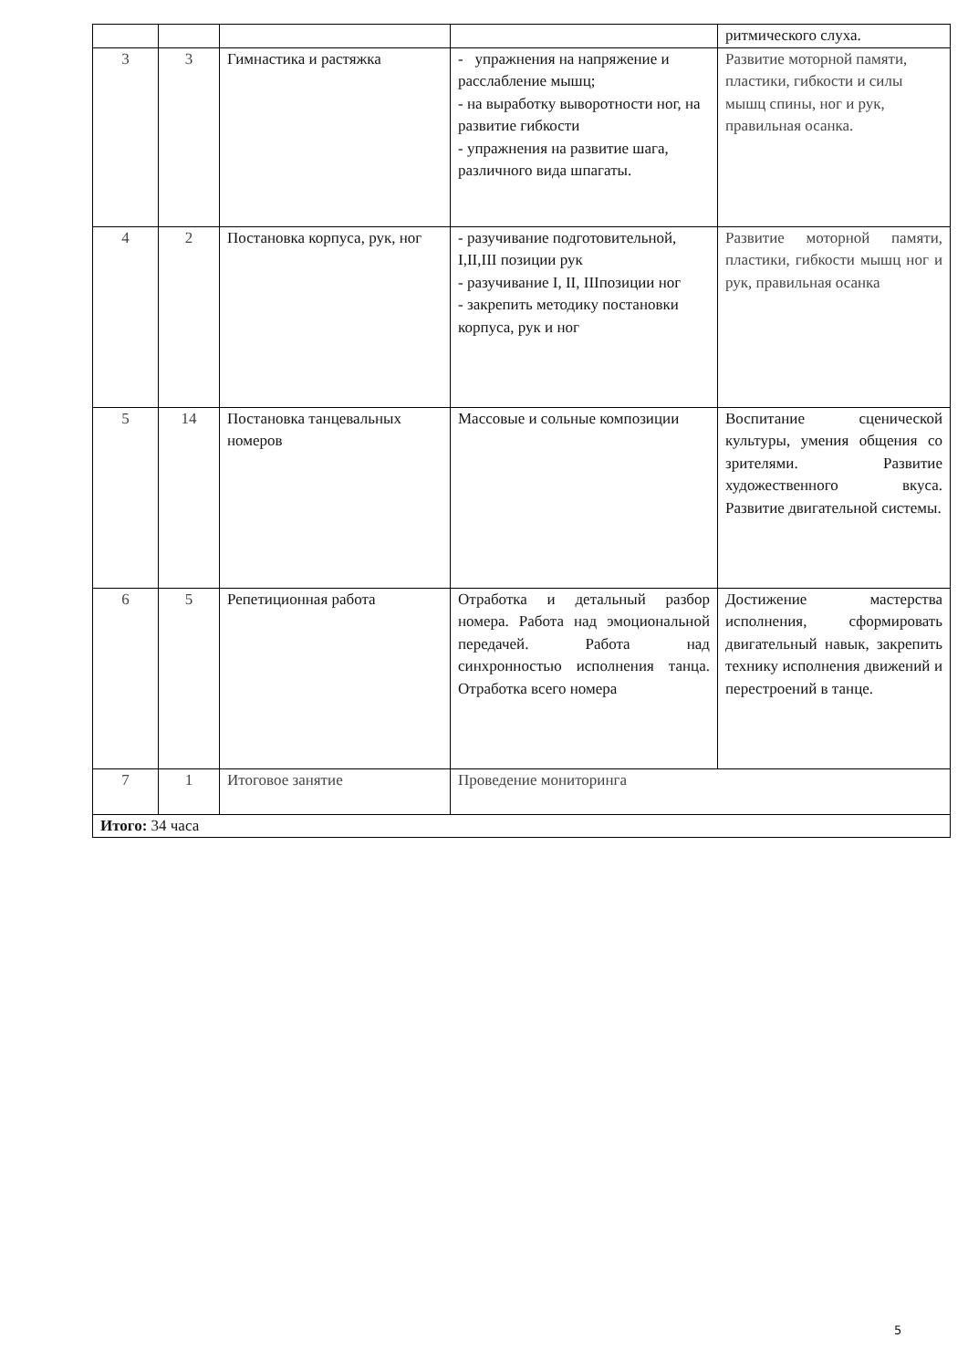| | | | | ритмического слуха. |
| 3 | 3 | Гимнастика и растяжка | - упражнения на напряжение и расслабление мышц; - на выработку выворотности ног, на развитие гибкости - упражнения на развитие шага, различного вида шпагаты. | Развитие моторной памяти, пластики, гибкости и силы мышц спины, ног и рук, правильная осанка. |
| 4 | 2 | Постановка корпуса, рук, ног | - разучивание подготовительной, I,II,III позиции рук - разучивание I, II, IIIпозиции ног - закрепить методику постановки корпуса, рук и ног | Развитие моторной памяти, пластики, гибкости мышц ног и рук, правильная осанка |
| 5 | 14 | Постановка танцевальных номеров | Массовые и сольные композиции | Воспитание сценической культуры, умения общения со зрителями. Развитие художественного вкуса. Развитие двигательной системы. |
| 6 | 5 | Репетиционная работа | Отработка и детальный разбор номера. Работа над эмоциональной передачей. Работа над синхронностью исполнения танца. Отработка всего номера | Достижение мастерства исполнения, сформировать двигательный навык, закрепить технику исполнения движений и перестроений в танце. |
| 7 | 1 | Итоговое занятие | Проведение мониторинга | |
| Итого: 34 часа | | | | |
5